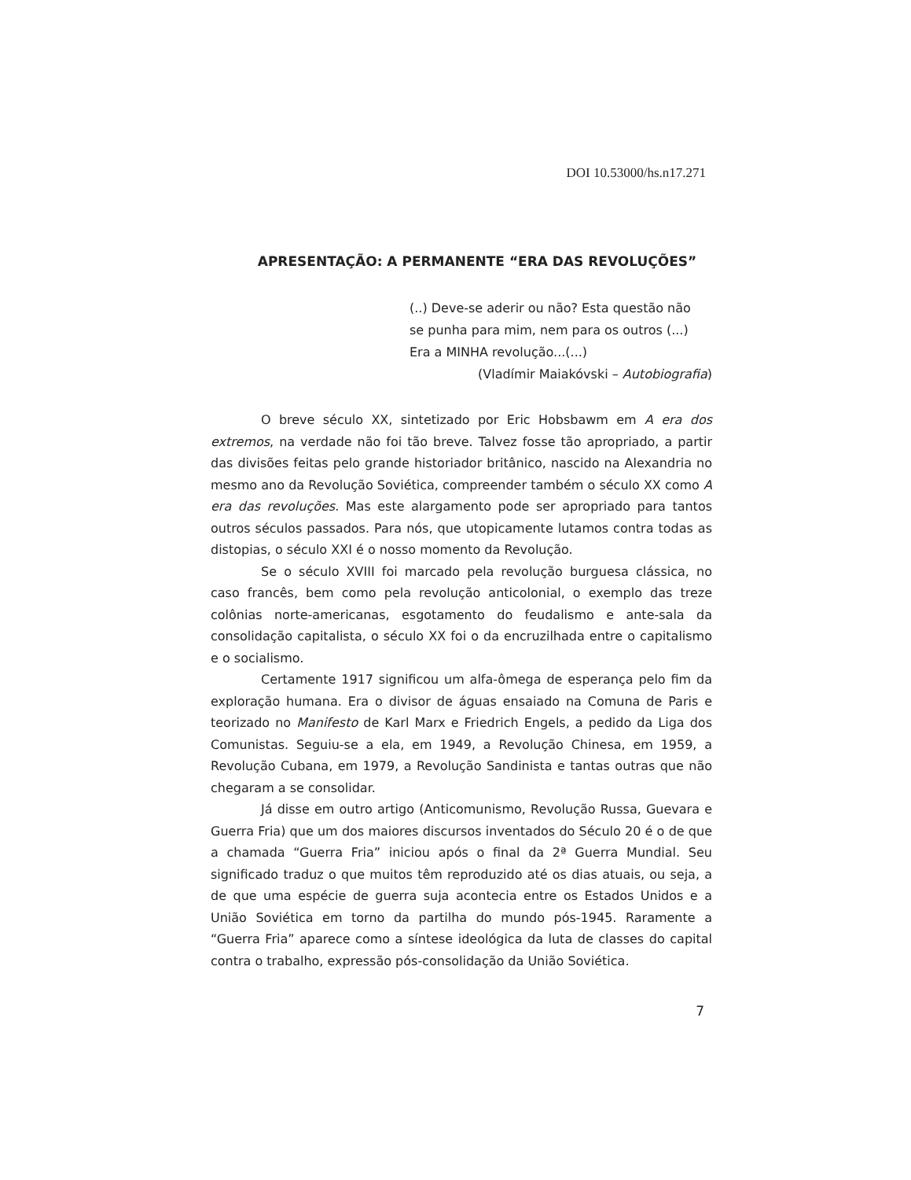DOI 10.53000/hs.n17.271
APRESENTAÇÃO: A PERMANENTE “ERA DAS REVOLUÇÕES”
(..) Deve-se aderir ou não? Esta questão não
se punha para mim, nem para os outros (...)
Era a MINHA revolução...(...)
(Vladímir Maiakóvski – Autobiografia)
O breve século XX, sintetizado por Eric Hobsbawm em A era dos extremos, na verdade não foi tão breve. Talvez fosse tão apropriado, a partir das divisões feitas pelo grande historiador britânico, nascido na Alexandria no mesmo ano da Revolução Soviética, compreender também o século XX como A era das revoluções. Mas este alargamento pode ser apropriado para tantos outros séculos passados. Para nós, que utopicamente lutamos contra todas as distopias, o século XXI é o nosso momento da Revolução.
Se o século XVIII foi marcado pela revolução burguesa clássica, no caso francês, bem como pela revolução anticolonial, o exemplo das treze colônias norte-americanas, esgotamento do feudalismo e ante-sala da consolidação capitalista, o século XX foi o da encruzilhada entre o capitalismo e o socialismo.
Certamente 1917 significou um alfa-ômega de esperança pelo fim da exploração humana. Era o divisor de águas ensaiado na Comuna de Paris e teorizado no Manifesto de Karl Marx e Friedrich Engels, a pedido da Liga dos Comunistas. Seguiu-se a ela, em 1949, a Revolução Chinesa, em 1959, a Revolução Cubana, em 1979, a Revolução Sandinista e tantas outras que não chegaram a se consolidar.
Já disse em outro artigo (Anticomunismo, Revolução Russa, Guevara e Guerra Fria) que um dos maiores discursos inventados do Século 20 é o de que a chamada “Guerra Fria” iniciou após o final da 2ª Guerra Mundial. Seu significado traduz o que muitos têm reproduzido até os dias atuais, ou seja, a de que uma espécie de guerra suja acontecia entre os Estados Unidos e a União Soviética em torno da partilha do mundo pós-1945. Raramente a “Guerra Fria” aparece como a síntese ideológica da luta de classes do capital contra o trabalho, expressão pós-consolidação da União Soviética.
7